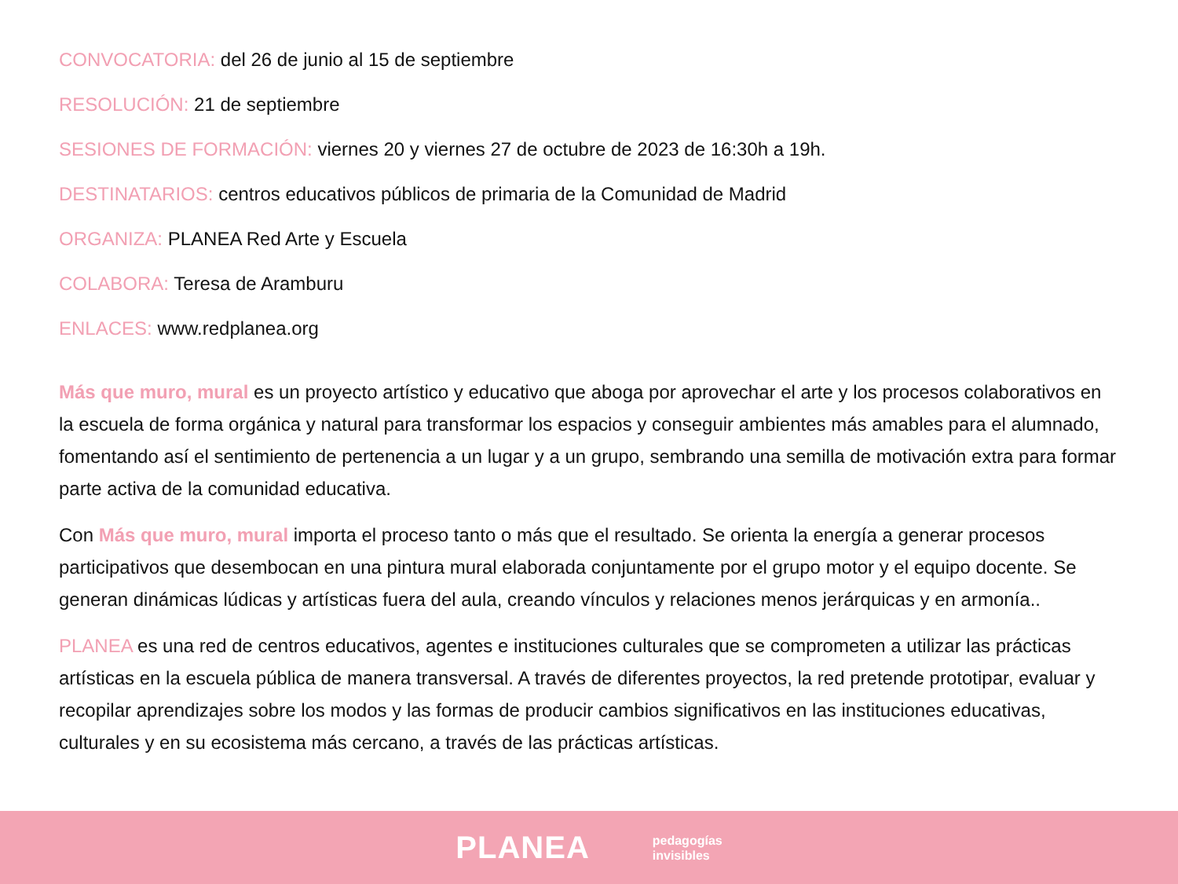CONVOCATORIA: del 26 de junio al 15 de septiembre
RESOLUCIÓN: 21 de septiembre
SESIONES DE FORMACIÓN: viernes 20 y viernes 27 de octubre de 2023 de 16:30h a 19h.
DESTINATARIOS: centros educativos públicos de primaria de la Comunidad de Madrid
ORGANIZA: PLANEA Red Arte y Escuela
COLABORA: Teresa de Aramburu
ENLACES: www.redplanea.org
Más que muro, mural es un proyecto artístico y educativo que aboga por aprovechar el arte y los procesos colaborativos en la escuela de forma orgánica y natural para transformar los espacios y conseguir ambientes más amables para el alumnado, fomentando así el sentimiento de pertenencia a un lugar y a un grupo, sembrando una semilla de motivación extra para formar parte activa de la comunidad educativa.
Con Más que muro, mural importa el proceso tanto o más que el resultado. Se orienta la energía a generar procesos participativos que desembocan en una pintura mural elaborada conjuntamente por el grupo motor y el equipo docente. Se generan dinámicas lúdicas y artísticas fuera del aula, creando vínculos y relaciones menos jerárquicas y en armonía..
PLANEA es una red de centros educativos, agentes e instituciones culturales que se comprometen a utilizar las prácticas artísticas en la escuela pública de manera transversal. A través de diferentes proyectos, la red pretende prototipar, evaluar y recopilar aprendizajes sobre los modos y las formas de producir cambios significativos en las instituciones educativas, culturales y en su ecosistema más cercano, a través de las prácticas artísticas.
PLANEA
pedagogías
invisibles